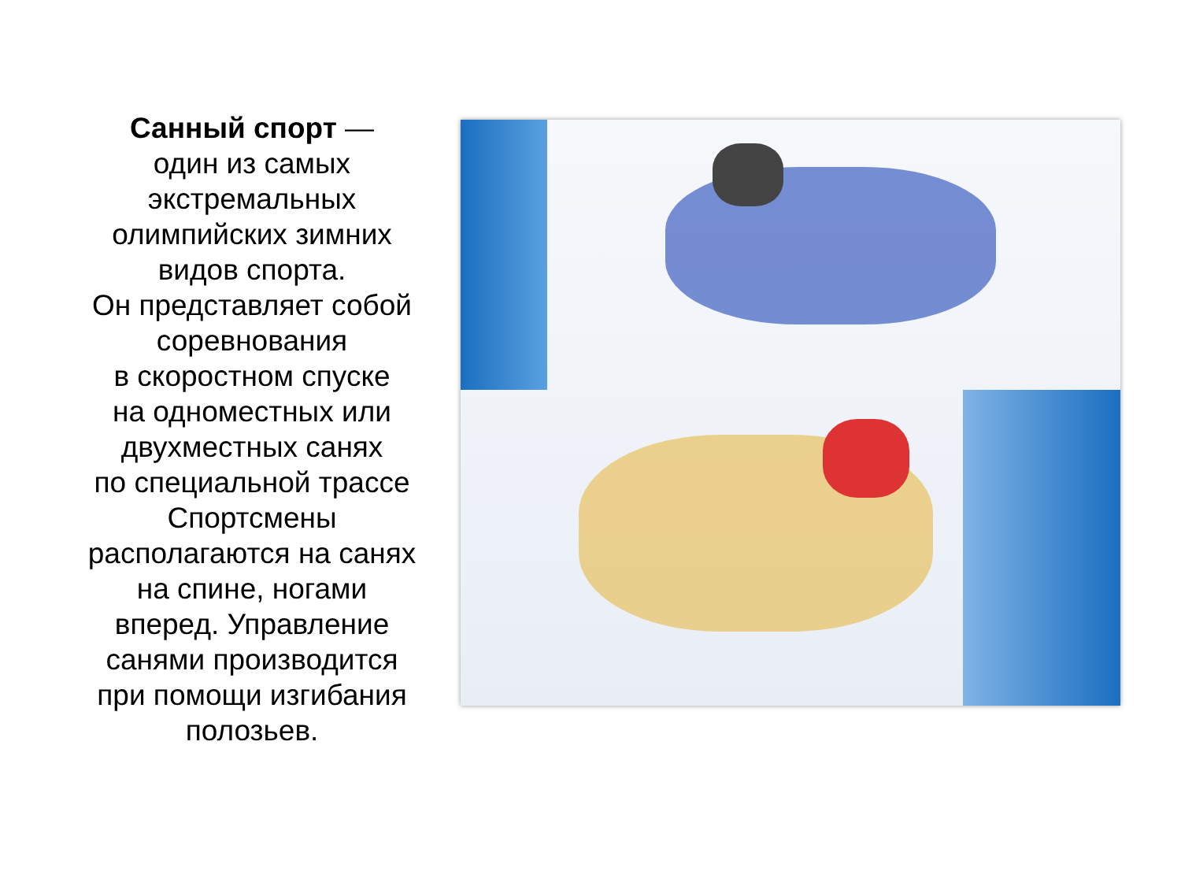Санный спорт —
один из самых
экстремальных
олимпийских зимних
видов спорта.
Он представляет собой
соревнования
в скоростном спуске
на одноместных или
двухместных санях
по специальной трассе
Спортсмены
располагаются на санях
на спине, ногами
вперед. Управление
санями производится
при помощи изгибания
полозьев.